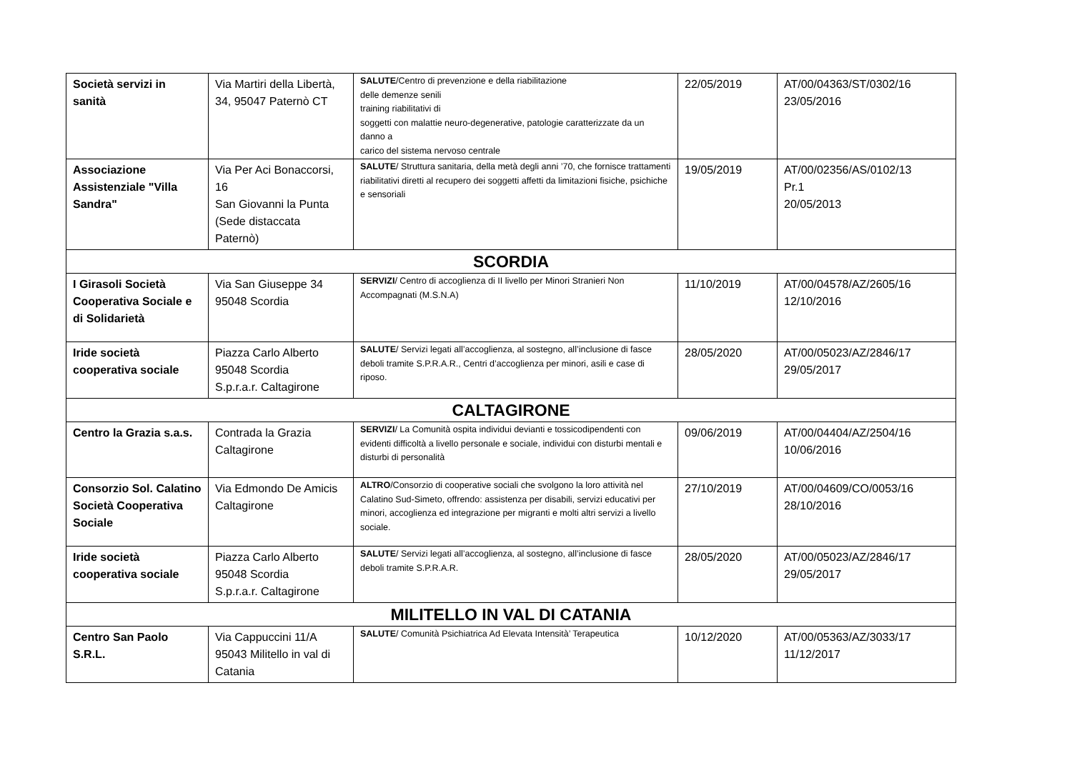| Società servizi in sanità | Via Martiri della Libertà, 34, 95047 Paternò CT | SALUTE /Centro di prevenzione e della riabilitazione delle demenze senili training riabilitativi di soggetti con malattie neuro-degenerative, patologie caratterizzate da un danno a carico del sistema nervoso centrale | 22/05/2019 | AT/00/04363/ST/0302/16 23/05/2016 |
| Associazione Assistenziale "Villa Sandra" | Via Per Aci Bonaccorsi, 16 San Giovanni la Punta (Sede distaccata Paternò) | SALUTE / Struttura sanitaria, della metà degli anni ’70, che fornisce trattamenti riabilitativi diretti al recupero dei soggetti affetti da limitazioni fisiche, psichiche e sensoriali | 19/05/2019 | AT/00/02356/AS/0102/13 Pr.1 20/05/2013 |
| SCORDIA | | | | |
| I Girasoli Società Cooperativa Sociale e di Solidarietà | Via San Giuseppe 34 95048 Scordia | SERVIZI / Centro di accoglienza di II livello per Minori Stranieri Non Accompagnati (M.S.N.A) | 11/10/2019 | AT/00/04578/AZ/2605/16 12/10/2016 |
| Iride società cooperativa sociale | Piazza Carlo Alberto 95048 Scordia S.p.r.a.r. Caltagirone | SALUTE / Servizi legati all’accoglienza, al sostegno, all’inclusione di fasce deboli tramite S.P.R.A.R., Centri d’accoglienza per minori, asili e case di riposo. | 28/05/2020 | AT/00/05023/AZ/2846/17 29/05/2017 |
| CALTAGIRONE | | | | |
| Centro la Grazia s.a.s. | Contrada la Grazia Caltagirone | SERVIZI / La Comunità ospita individui devianti e tossicodipendenti con evidenti difficoltà a livello personale e sociale, individui con disturbi mentali e disturbi di personalità | 09/06/2019 | AT/00/04404/AZ/2504/16 10/06/2016 |
| Consorzio Sol. Calatino Società Cooperativa Sociale | Via Edmondo De Amicis Caltagirone | ALTRO /Consorzio di cooperative sociali che svolgono la loro attività nel Calatino Sud-Simeto, offrendo: assistenza per disabili, servizi educativi per minori, accoglienza ed integrazione per migranti e molti altri servizi a livello sociale. | 27/10/2019 | AT/00/04609/CO/0053/16 28/10/2016 |
| Iride società cooperativa sociale | Piazza Carlo Alberto 95048 Scordia S.p.r.a.r. Caltagirone | SALUTE / Servizi legati all’accoglienza, al sostegno, all’inclusione di fasce deboli tramite S.P.R.A.R. | 28/05/2020 | AT/00/05023/AZ/2846/17 29/05/2017 |
| MILITELLO IN VAL DI CATANIA | | | | |
| Centro San Paolo S.R.L. | Via Cappuccini 11/A 95043 Militello in val di Catania | SALUTE / Comunità Psichiatrica Ad Elevata Intensità’ Terapeutica | 10/12/2020 | AT/00/05363/AZ/3033/17 11/12/2017 |